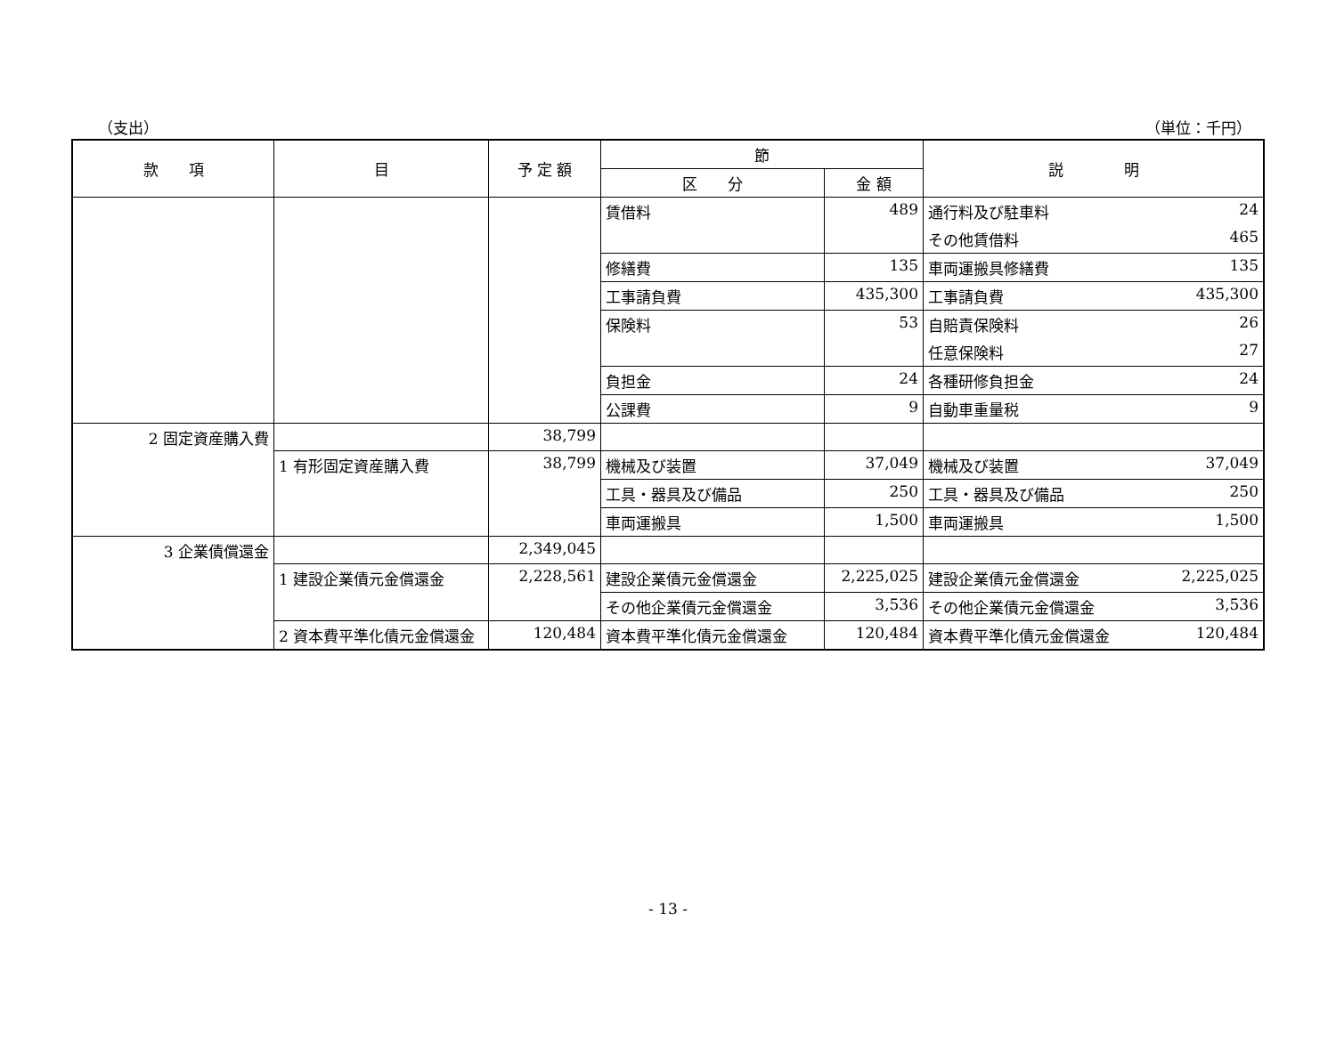（支出） （単位：千円）
| 款 項 | 目 | 予 定 額 | 節 | | 説 明 | |
| --- | --- | --- | --- | --- | --- | --- |
| | | | 区 分 | 金 額 | | |
| | | | 賃借料 | 489 | 通行料及び駐車料 | 24 |
| | | | | | その他賃借料 | 465 |
| | | | 修繕費 | 135 | 車両運搬具修繕費 | 135 |
| | | | 工事請負費 | 435,300 | 工事請負費 | 435,300 |
| | | | 保険料 | 53 | 自賠責保険料 | 26 |
| | | | | | 任意保険料 | 27 |
| | | | 負担金 | 24 | 各種研修負担金 | 24 |
| | | | 公課費 | 9 | 自動車重量税 | 9 |
| 2 固定資産購入費 | | 38,799 | | | | |
| | 1 有形固定資産購入費 | 38,799 | 機械及び装置 | 37,049 | 機械及び装置 | 37,049 |
| | | | 工具・器具及び備品 | 250 | 工具・器具及び備品 | 250 |
| | | | 車両運搬具 | 1,500 | 車両運搬具 | 1,500 |
| 3 企業債償還金 | | 2,349,045 | | | | |
| | 1 建設企業債元金償還金 | 2,228,561 | 建設企業債元金償還金 | 2,225,025 | 建設企業債元金償還金 | 2,225,025 |
| | | | その他企業債元金償還金 | 3,536 | その他企業債元金償還金 | 3,536 |
| | 2 資本費平準化債元金償還金 | 120,484 | 資本費平準化債元金償還金 | 120,484 | 資本費平準化債元金償還金 | 120,484 |
- 13 -